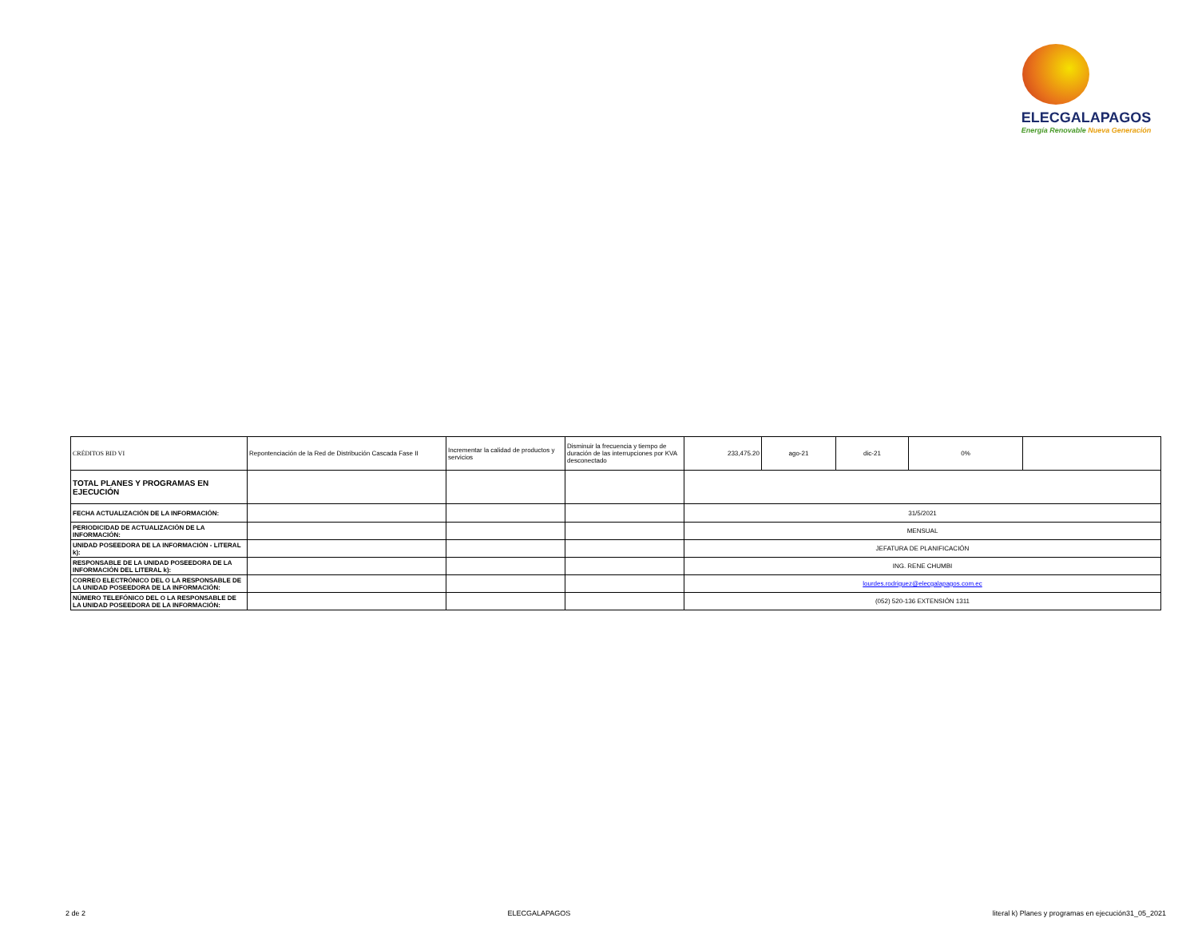ELECGALAPAGOS
Energía Renovable Nueva Generación
| CRÉDITOS BID VI | Repontenciación de la Red de Distribución Cascada Fase II | Incrementar la calidad de productos y servicios | Disminuir la frecuencia y tiempo de duración de las interrupciones por KVA desconectado | 233,475.20 | ago-21 | dic-21 | 0% | |
| TOTAL PLANES Y PROGRAMAS EN EJECUCIÓN | | | | | | | | |
| FECHA ACTUALIZACIÓN DE LA INFORMACIÓN: | | | | 31/5/2021 | | | | |
| PERIODICIDAD DE ACTUALIZACIÓN DE LA INFORMACIÓN: | | | | MENSUAL | | | | |
| UNIDAD POSEEDORA DE LA INFORMACIÓN - LITERAL k): | | | | JEFATURA DE PLANIFICACIÓN | | | | |
| RESPONSABLE DE LA UNIDAD POSEEDORA DE LA INFORMACIÓN DEL LITERAL k): | | | | ING. RENE CHUMBI | | | | |
| CORREO ELECTRÓNICO DEL O LA RESPONSABLE DE LA UNIDAD POSEEDORA DE LA INFORMACIÓN: | | | | lourdes.rodriguez@elecgalapagos.com.ec | | | | |
| NÚMERO TELEFÓNICO DEL O LA RESPONSABLE DE LA UNIDAD POSEEDORA DE LA INFORMACIÓN: | | | | (052) 520-136 EXTENSIÓN 1311 | | | | |
2 de 2 ELECGALAPAGOS literal k) Planes y programas en ejecución31_05_2021